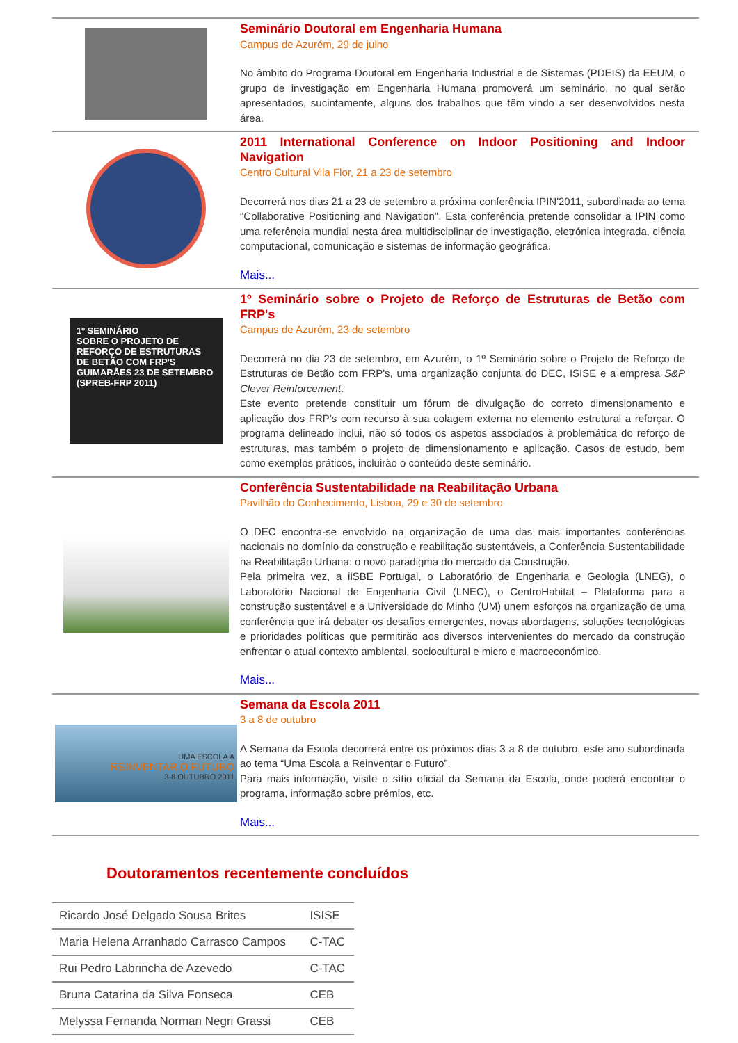Seminário Doutoral em Engenharia Humana
Campus de Azurém, 29 de julho
No âmbito do Programa Doutoral em Engenharia Industrial e de Sistemas (PDEIS) da EEUM, o grupo de investigação em Engenharia Humana promoverá um seminário, no qual serão apresentados, sucintamente, alguns dos trabalhos que têm vindo a ser desenvolvidos nesta área.
2011 International Conference on Indoor Positioning and Indoor Navigation
Centro Cultural Vila Flor, 21 a 23 de setembro
Decorrerá nos dias 21 a 23 de setembro a próxima conferência IPIN'2011, subordinada ao tema "Collaborative Positioning and Navigation". Esta conferência pretende consolidar a IPIN como uma referência mundial nesta área multidisciplinar de investigação, eletrónica integrada, ciência computacional, comunicação e sistemas de informação geográfica.
Mais...
1º SEMINÁRIO
SOBRE O PROJETO DE REFORÇO DE ESTRUTURAS DE BETÃO COM FRP'S
GUIMARÃES 23 DE SETEMBRO
(SPREB-FRP 2011)
1º Seminário sobre o Projeto de Reforço de Estruturas de Betão com FRP's
Campus de Azurém, 23 de setembro
Decorrerá no dia 23 de setembro, em Azurém, o 1º Seminário sobre o Projeto de Reforço de Estruturas de Betão com FRP's, uma organização conjunta do DEC, ISISE e a empresa S&P Clever Reinforcement.
Este evento pretende constituir um fórum de divulgação do correto dimensionamento e aplicação dos FRP’s com recurso à sua colagem externa no elemento estrutural a reforçar. O programa delineado inclui, não só todos os aspetos associados à problemática do reforço de estruturas, mas também o projeto de dimensionamento e aplicação. Casos de estudo, bem como exemplos práticos, incluirão o conteúdo deste seminário.
Conferência Sustentabilidade na Reabilitação Urbana
Pavilhão do Conhecimento, Lisboa, 29 e 30 de setembro
O DEC encontra-se envolvido na organização de uma das mais importantes conferências nacionais no domínio da construção e reabilitação sustentáveis, a Conferência Sustentabilidade na Reabilitação Urbana: o novo paradigma do mercado da Construção.
Pela primeira vez, a iiSBE Portugal, o Laboratório de Engenharia e Geologia (LNEG), o Laboratório Nacional de Engenharia Civil (LNEC), o CentroHabitat – Plataforma para a construção sustentável e a Universidade do Minho (UM) unem esforços na organização de uma conferência que irá debater os desafios emergentes, novas abordagens, soluções tecnológicas e prioridades políticas que permitirão aos diversos intervenientes do mercado da construção enfrentar o atual contexto ambiental, sociocultural e micro e macroeconómico.
Mais...
UMA ESCOLA A
REINVENTAR O FUTURO
3-8 OUTUBRO 2011
Semana da Escola 2011
3 a 8 de outubro
A Semana da Escola decorrerá entre os próximos dias 3 a 8 de outubro, este ano subordinada ao tema “Uma Escola a Reinventar o Futuro”.
Para mais informação, visite o sítio oficial da Semana da Escola, onde poderá encontrar o programa, informação sobre prémios, etc.
Mais...
Doutoramentos recentemente concluídos
| Ricardo José Delgado Sousa Brites | ISISE |
| Maria Helena Arranhado Carrasco Campos | C-TAC |
| Rui Pedro Labrincha de Azevedo | C-TAC |
| Bruna Catarina da Silva Fonseca | CEB |
| Melyssa Fernanda Norman Negri Grassi | CEB |